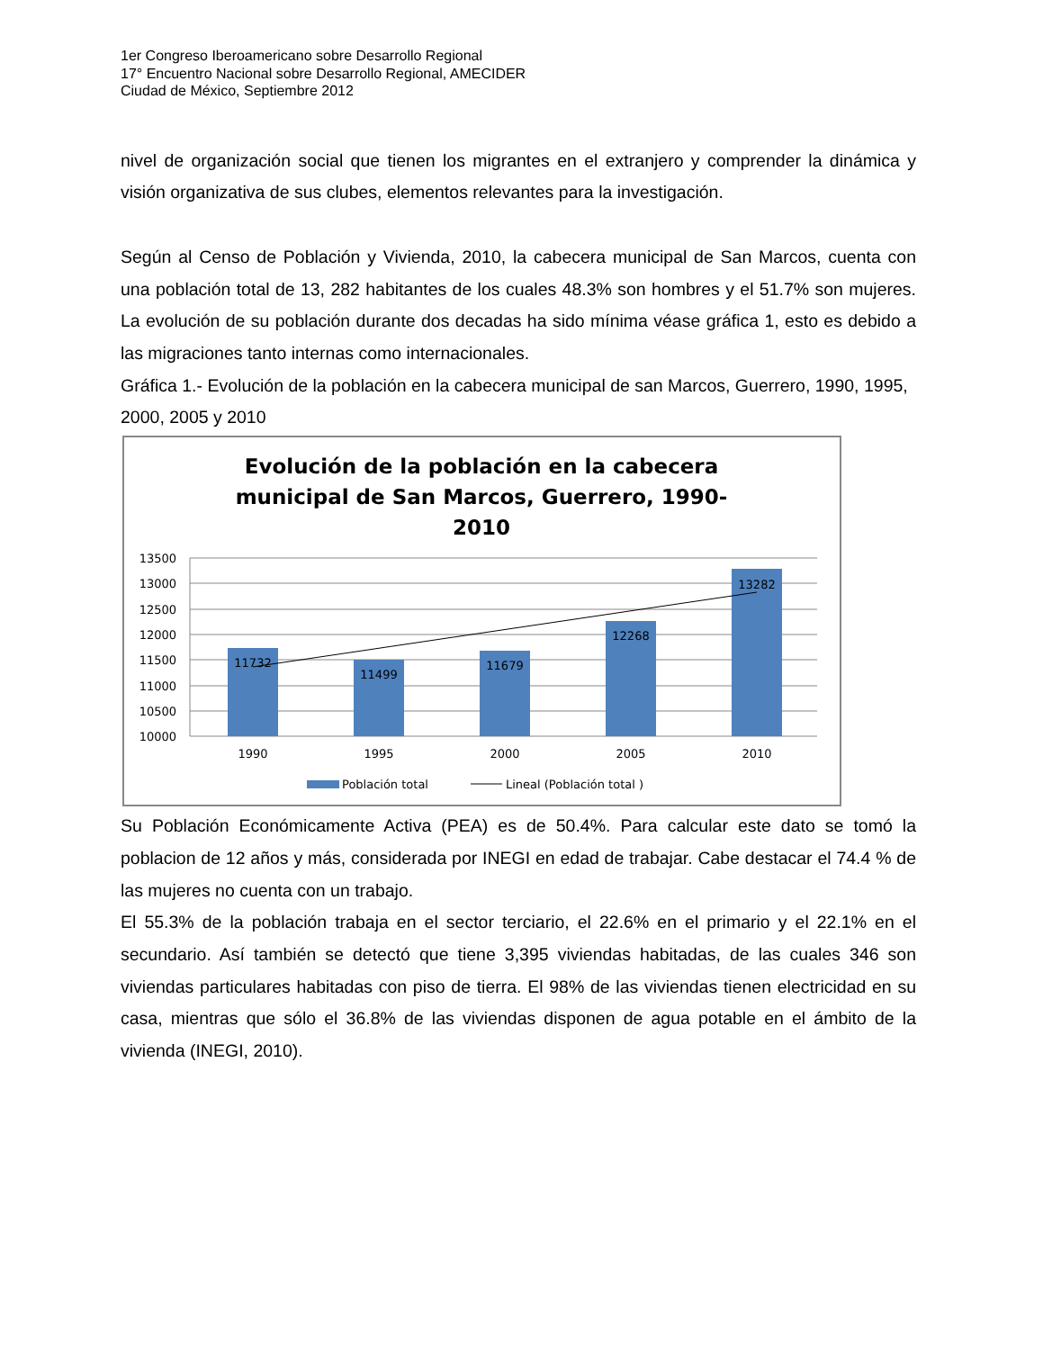1er Congreso Iberoamericano sobre Desarrollo Regional
17° Encuentro Nacional sobre Desarrollo Regional, AMECIDER
Ciudad de México, Septiembre 2012
nivel de organización social que tienen los migrantes en el extranjero y comprender la dinámica y visión organizativa de sus clubes, elementos relevantes para la investigación.
Según al Censo de Población y Vivienda, 2010, la cabecera municipal de San Marcos, cuenta con una población total de 13, 282 habitantes de los cuales 48.3% son hombres y el 51.7% son mujeres. La evolución de su población durante dos decadas ha sido mínima véase gráfica 1, esto es debido a las migraciones tanto internas como internacionales.
Gráfica 1.- Evolución de la población en la cabecera municipal de san Marcos, Guerrero, 1990, 1995, 2000, 2005 y 2010
Evolución de la población en la cabecera
municipal de San Marcos, Guerrero, 1990-
2010
13500
13000
12500
12000
11500
11000
10500
10000
11732
11499
11679
12268
13282
1990
1995
2000
2005
2010
Población total
Lineal (Población total )
Su Población Económicamente Activa (PEA) es de 50.4%. Para calcular este dato se tomó la poblacion de 12 años y más, considerada por INEGI en edad de trabajar. Cabe destacar el 74.4 % de las mujeres no cuenta con un trabajo.
El 55.3% de la población trabaja en el sector terciario, el 22.6% en el primario y el 22.1% en el secundario. Así también se detectó que tiene 3,395 viviendas habitadas, de las cuales 346 son viviendas particulares habitadas con piso de tierra. El 98% de las viviendas tienen electricidad en su casa, mientras que sólo el 36.8% de las viviendas disponen de agua potable en el ámbito de la vivienda (INEGI, 2010).